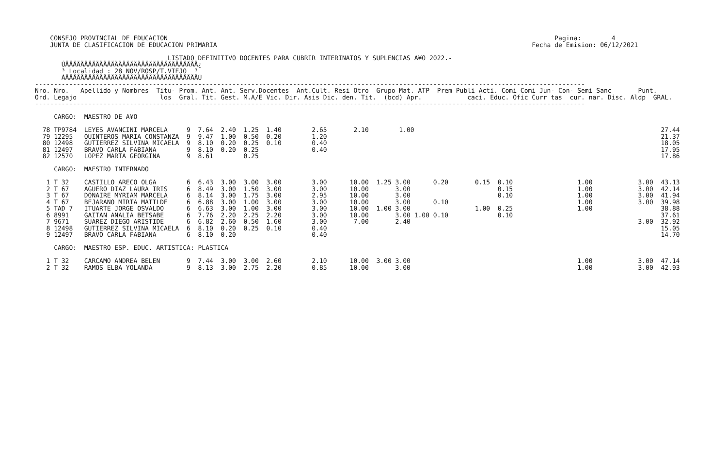CONSEJO PROVINCIAL DE EDUCACION                                                                                                      Pagina:        4
    JUNTA DE CLASIFICACION DE EDUCACION PRIMARIA                                                                                   Fecha de Emision: 06/12/2021

                                   LISTADO DEFINITIVO DOCENTES PARA CUBRIR INTERINATOS Y SUPLENCIAS A¥O 2022.-
       ÚÄÄÄÄÄÄÄÄÄÄÄÄÄÄÄÄÄÄÄÄÄÄÄÄÄÄÄÄÄÄÄÄÄÄÄ¿
       ³ Localidad : 28 NOV/ROSP/T.VIEJO  ³
       ÀÄÄÄÄÄÄÄÄÄÄÄÄÄÄÄÄÄÄÄÄÄÄÄÄÄÄÄÄÄÄÄÄÄÄÄÙ
-------------------------------------------------------------------------------------------------------------------------------------------------
Nro. Nro.   Apellido y Nombres  Titu- Prom. Ant. Ant. Serv.Docentes  Ant.Cult. Resi Otro  Grupo Mat. ATP  Prem Publi Acti. Comi Comi Jun- Con- Semi Sanc       Punt.
Ord. Legajo                      los  Gral. Tit. Gest. M.A/E Vic. Dir. Asis Dic. den. Tit.  (bcd) Apr.            caci. Educ. Ofic Curr tas  cur. nar. Disc. Aldp  GRAL.
-------------------------------------------------------------------------------------------------------------------------------------------------

     CARGO:  MAESTRO DE A¥O

  78 TP9784  LEYES AVANCINI MARCELA     9  7.64  2.40  1.25  1.40        2.65       2.10        1.00                                                                 27.44
  79 12295   QUINTEROS MARIA CONSTANZA  9  9.47  1.00  0.50  0.20        1.20                                                                                        21.37
  80 12498   GUTIERREZ SILVINA MICAELA  9  8.10  0.20  0.25  0.10        0.40                                                                                        18.05
  81 12497   BRAVO CARLA FABIANA        9  8.10  0.20  0.25              0.40                                                                                        17.95
  82 12570   LOPEZ MARTA GEORGINA       9  8.61        0.25                                                                                                          17.86

     CARGO:  MAESTRO INTERNADO

   1 T 32    CASTILLO ARECO OLGA        6  6.43  3.00  3.00  3.00        3.00      10.00  1.25 3.00      0.20       0.15  0.10                 1.00            3.00  43.13
   2 T 67    AGUERO DIAZ LAURA IRIS     6  8.49  3.00  1.50  3.00        3.00      10.00       3.00                       0.15                 1.00            3.00  42.14
   3 T 67    DONAIRE MYRIAM MARCELA     6  8.14  3.00  1.75  3.00        2.95      10.00       3.00                       0.10                 1.00            3.00  41.94
   4 T 67    BEJARANO MIRTA MATILDE     6  6.88  3.00  1.00  3.00        3.00      10.00       3.00      0.10                                  1.00            3.00  39.98
   5 TAD 7   ITUARTE JORGE OSVALDO      6  6.63  3.00  1.00  3.00        3.00      10.00  1.00 3.00                 1.00  0.25                 1.00                  38.88
   6 8991    GAITAN ANALIA BETSABE      6  7.76  2.20  2.25  2.20        3.00      10.00       3.00 1.00 0.10             0.10                                       37.61
   7 9671    SUAREZ DIEGO ARISTIDE      6  6.82  2.60  0.50  1.60        3.00       7.00       2.40                                                            3.00  32.92
   8 12498   GUTIERREZ SILVINA MICAELA  6  8.10  0.20  0.25  0.10        0.40                                                                                        15.05
   9 12497   BRAVO CARLA FABIANA        6  8.10  0.20                    0.40                                                                                        14.70

     CARGO:  MAESTRO ESP. EDUC. ARTISTICA: PLASTICA

   1 T 32    CARCAMO ANDREA BELEN       9  7.44  3.00  3.00  2.60        2.10      10.00  3.00 3.00                                            1.00            3.00  47.14
   2 T 32    RAMOS ELBA YOLANDA         9  8.13  3.00  2.75  2.20        0.85      10.00       3.00                                            1.00            3.00  42.93